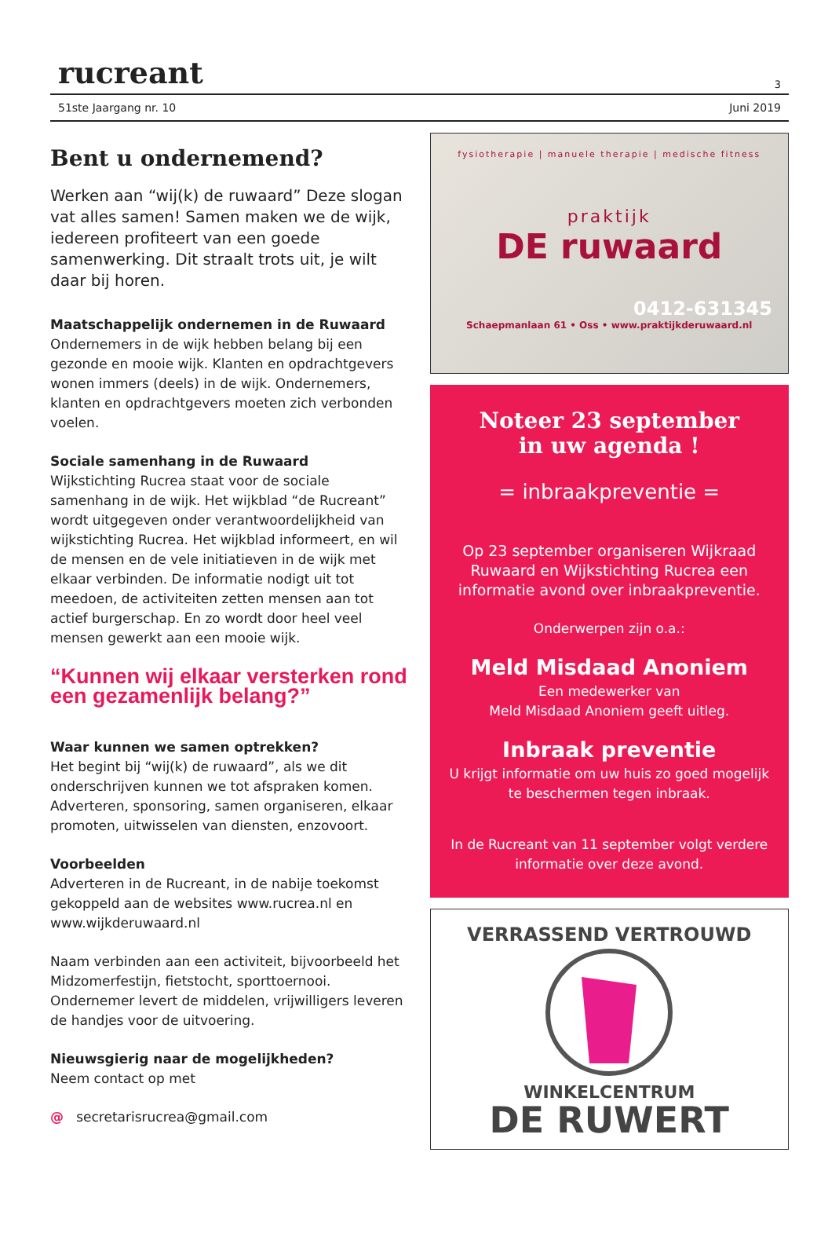rucreant 3
51ste Jaargang nr. 10 Juni 2019
Bent u ondernemend?
Werken aan “wij(k) de ruwaard” Deze slogan vat alles samen! Samen maken we de wijk, iedereen profiteert van een goede samenwerking. Dit straalt trots uit, je wilt daar bij horen.
Maatschappelijk ondernemen in de Ruwaard
Ondernemers in de wijk hebben belang bij een gezonde en mooie wijk. Klanten en opdrachtgevers wonen immers (deels) in de wijk. Ondernemers, klanten en opdrachtgevers moeten zich verbonden voelen.
Sociale samenhang in de Ruwaard
Wijkstichting Rucrea staat voor de sociale samenhang in de wijk. Het wijkblad “de Rucreant” wordt uitgegeven onder verantwoordelijkheid van wijkstichting Rucrea. Het wijkblad informeert, en wil de mensen en de vele initiatieven in de wijk met elkaar verbinden. De informatie nodigt uit tot meedoen, de activiteiten zetten mensen aan tot actief burgerschap. En zo wordt door heel veel mensen gewerkt aan een mooie wijk.
“Kunnen wij elkaar versterken rond een gezamenlijk belang?”
Waar kunnen we samen optrekken?
Het begint bij “wij(k) de ruwaard”, als we dit onderschrijven kunnen we tot afspraken komen. Adverteren, sponsoring, samen organiseren, elkaar promoten, uitwisselen van diensten, enzovoort.
Voorbeelden
Adverteren in de Rucreant, in de nabije toekomst gekoppeld aan de websites www.rucrea.nl en www.wijkderuwaard.nl
Naam verbinden aan een activiteit, bijvoorbeeld het Midzomerfestijn, fietstocht, sporttoernooi. Ondernemer levert de middelen, vrijwilligers leveren de handjes voor de uitvoering.
Nieuwsgierig naar de mogelijkheden?
Neem contact op met
@ secretarisrucrea@gmail.com
fysiotherapie | manuele therapie | medische fitness
praktijk
DE ruwaard
0412-631345
Schaepmanlaan 61 • Oss • www.praktijkderuwaard.nl
Noteer 23 september
in uw agenda !
= inbraakpreventie =
Op 23 september organiseren Wijkraad Ruwaard en Wijkstichting Rucrea een informatie avond over inbraakpreventie.
Onderwerpen zijn o.a.:
Meld Misdaad Anoniem
Een medewerker van
Meld Misdaad Anoniem geeft uitleg.
Inbraak preventie
U krijgt informatie om uw huis zo goed mogelijk te beschermen tegen inbraak.
In de Rucreant van 11 september volgt verdere informatie over deze avond.
VERRASSEND VERTROUWD
WINKELCENTRUM
DE RUWERT